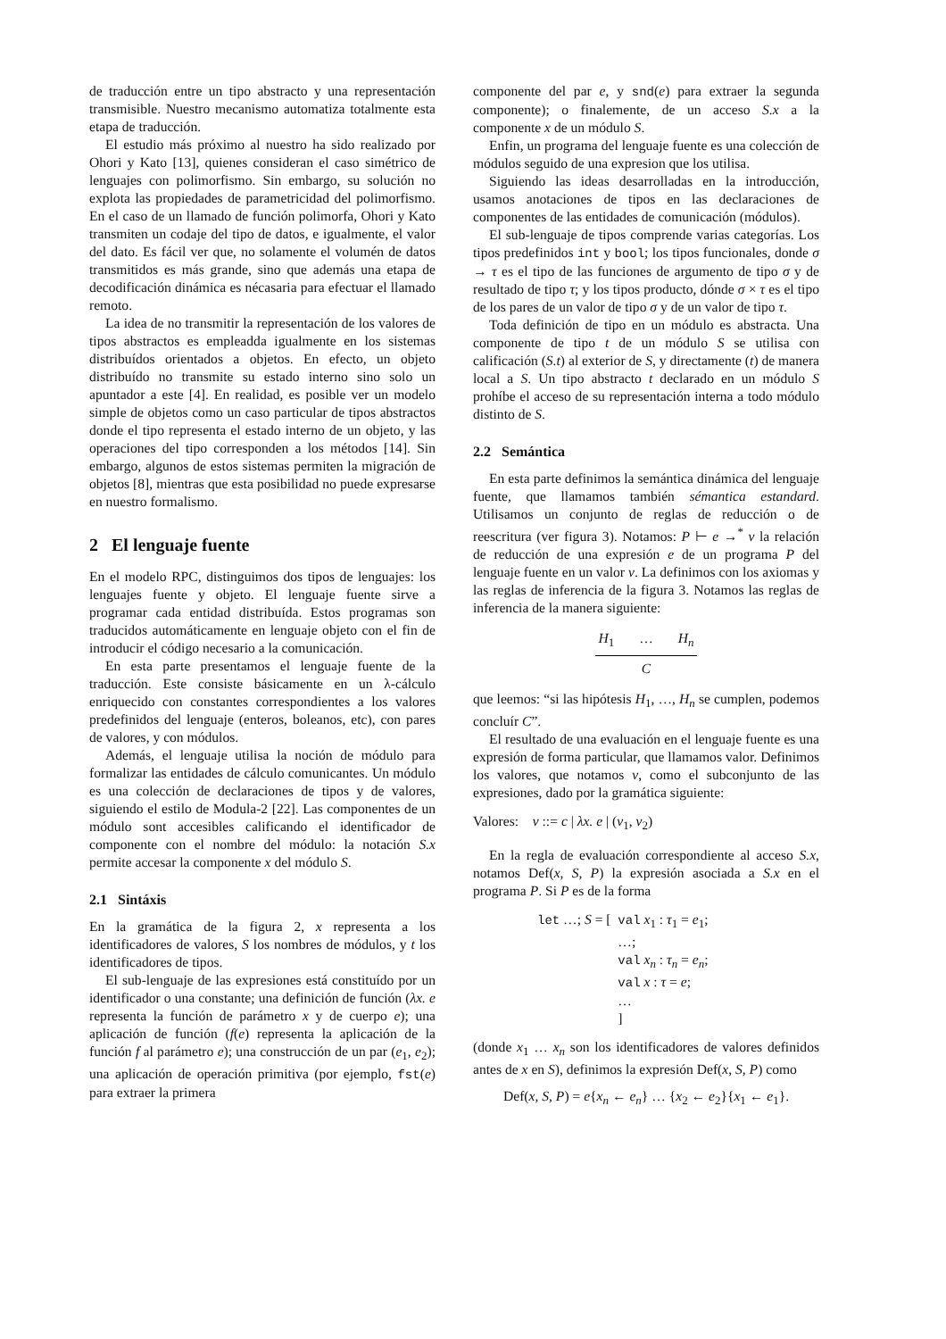de traducción entre un tipo abstracto y una representación transmisible. Nuestro mecanismo automatiza totalmente esta etapa de traducción.
El estudio más próximo al nuestro ha sido realizado por Ohori y Kato [13], quienes consideran el caso simétrico de lenguajes con polimorfismo. Sin embargo, su solución no explota las propiedades de parametricidad del polimorfismo. En el caso de un llamado de función polimorfa, Ohori y Kato transmiten un codaje del tipo de datos, e igualmente, el valor del dato. Es fácil ver que, no solamente el volumén de datos transmitidos es más grande, sino que además una etapa de decodificación dinámica es nécasaria para efectuar el llamado remoto.
La idea de no transmitir la representación de los valores de tipos abstractos es empleadda igualmente en los sistemas distribuídos orientados a objetos. En efecto, un objeto distribuído no transmite su estado interno sino solo un apuntador a este [4]. En realidad, es posible ver un modelo simple de objetos como un caso particular de tipos abstractos donde el tipo representa el estado interno de un objeto, y las operaciones del tipo corresponden a los métodos [14]. Sin embargo, algunos de estos sistemas permiten la migración de objetos [8], mientras que esta posibilidad no puede expresarse en nuestro formalismo.
2 El lenguaje fuente
En el modelo RPC, distinguimos dos tipos de lenguajes: los lenguajes fuente y objeto. El lenguaje fuente sirve a programar cada entidad distribuída. Estos programas son traducidos automáticamente en lenguaje objeto con el fin de introducir el código necesario a la comunicación.
En esta parte presentamos el lenguaje fuente de la traducción. Este consiste básicamente en un λ-cálculo enriquecido con constantes correspondientes a los valores predefinidos del lenguaje (enteros, boleanos, etc), con pares de valores, y con módulos.
Además, el lenguaje utilisa la noción de módulo para formalizar las entidades de cálculo comunicantes. Un módulo es una colección de declaraciones de tipos y de valores, siguiendo el estilo de Modula-2 [22]. Las componentes de un módulo sont accesibles calificando el identificador de componente con el nombre del módulo: la notación S.x permite accesar la componente x del módulo S.
2.1 Sintáxis
En la gramática de la figura 2, x representa a los identificadores de valores, S los nombres de módulos, y t los identificadores de tipos.
El sub-lenguaje de las expresiones está constituído por un identificador o una constante; una definición de función (λx. e representa la función de parámetro x y de cuerpo e); una aplicación de función (f(e) representa la aplicación de la función f al parámetro e); una construcción de un par (e<sub>1</sub>, e<sub>2</sub>); una aplicación de operación primitiva (por ejemplo, fst(e) para extraer la primera
componente del par e, y snd(e) para extraer la segunda componente); o finalemente, de un acceso S.x a la componente x de un módulo S.
Enfin, un programa del lenguaje fuente es una colección de módulos seguido de una expresion que los utilisa.
Siguiendo las ideas desarrolladas en la introducción, usamos anotaciones de tipos en las declaraciones de componentes de las entidades de comunicación (módulos).
El sub-lenguaje de tipos comprende varias categorías. Los tipos predefinidos int y bool; los tipos funcionales, donde σ → τ es el tipo de las funciones de argumento de tipo σ y de resultado de tipo τ; y los tipos producto, dónde σ × τ es el tipo de los pares de un valor de tipo σ y de un valor de tipo τ.
Toda definición de tipo en un módulo es abstracta. Una componente de tipo t de un módulo S se utilisa con calificación (S.t) al exterior de S, y directamente (t) de manera local a S. Un tipo abstracto t declarado en un módulo S prohíbe el acceso de su representación interna a todo módulo distinto de S.
2.2 Semántica
En esta parte definimos la semántica dinámica del lenguaje fuente, que llamamos también sémantica estandard. Utilisamos un conjunto de reglas de reducción o de reescritura (ver figura 3). Notamos: P ⊢ e →<sup>*</sup> v la relación de reducción de una expresión e de un programa P del lenguaje fuente en un valor v. La definimos con los axiomas y las reglas de inferencia de la figura 3. Notamos las reglas de inferencia de la manera siguiente:
H<sub>1</sub> … H<sub>n</sub>
C
que leemos: “si las hipótesis H<sub>1</sub>, …, H<sub>n</sub> se cumplen, podemos concluír C”.
El resultado de una evaluación en el lenguaje fuente es una expresión de forma particular, que llamamos valor. Definimos los valores, que notamos v, como el subconjunto de las expresiones, dado por la gramática siguiente:
Valores: v ::= c | λx. e | (v<sub>1</sub>, v<sub>2</sub>)
En la regla de evaluación correspondiente al acceso S.x, notamos Def(x, S, P) la expresión asociada a S.x en el programa P. Si P es de la forma
let …; S = [  
val x1 : τ1 = e1;
…;
val xn : τn = en;
val x : τ = e;
…
]
(donde x<sub>1</sub> … x<sub>n</sub> son los identificadores de valores definidos antes de x en S), definimos la expresión Def(x, S, P) como
Def(x, S, P) = e{x<sub>n</sub> ← e<sub>n</sub>} … {x<sub>2</sub> ← e<sub>2</sub>}{x<sub>1</sub> ← e<sub>1</sub>}.